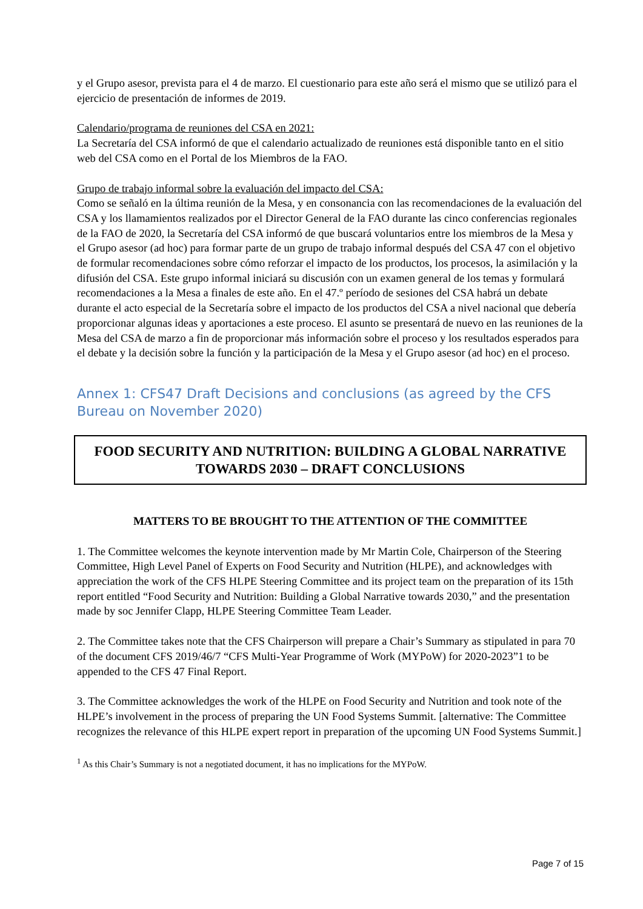y el Grupo asesor, prevista para el 4 de marzo. El cuestionario para este año será el mismo que se utilizó para el ejercicio de presentación de informes de 2019.
Calendario/programa de reuniones del CSA en 2021:
La Secretaría del CSA informó de que el calendario actualizado de reuniones está disponible tanto en el sitio web del CSA como en el Portal de los Miembros de la FAO.
Grupo de trabajo informal sobre la evaluación del impacto del CSA:
Como se señaló en la última reunión de la Mesa, y en consonancia con las recomendaciones de la evaluación del CSA y los llamamientos realizados por el Director General de la FAO durante las cinco conferencias regionales de la FAO de 2020, la Secretaría del CSA informó de que buscará voluntarios entre los miembros de la Mesa y el Grupo asesor (ad hoc) para formar parte de un grupo de trabajo informal después del CSA 47 con el objetivo de formular recomendaciones sobre cómo reforzar el impacto de los productos, los procesos, la asimilación y la difusión del CSA. Este grupo informal iniciará su discusión con un examen general de los temas y formulará recomendaciones a la Mesa a finales de este año. En el 47.º período de sesiones del CSA habrá un debate durante el acto especial de la Secretaría sobre el impacto de los productos del CSA a nivel nacional que debería proporcionar algunas ideas y aportaciones a este proceso. El asunto se presentará de nuevo en las reuniones de la Mesa del CSA de marzo a fin de proporcionar más información sobre el proceso y los resultados esperados para el debate y la decisión sobre la función y la participación de la Mesa y el Grupo asesor (ad hoc) en el proceso.
Annex 1: CFS47 Draft Decisions and conclusions (as agreed by the CFS Bureau on November 2020)
FOOD SECURITY AND NUTRITION: BUILDING A GLOBAL NARRATIVE TOWARDS 2030 – DRAFT CONCLUSIONS
MATTERS TO BE BROUGHT TO THE ATTENTION OF THE COMMITTEE
1. The Committee welcomes the keynote intervention made by Mr Martin Cole, Chairperson of the Steering Committee, High Level Panel of Experts on Food Security and Nutrition (HLPE), and acknowledges with appreciation the work of the CFS HLPE Steering Committee and its project team on the preparation of its 15th report entitled “Food Security and Nutrition: Building a Global Narrative towards 2030,” and the presentation made by soc Jennifer Clapp, HLPE Steering Committee Team Leader.
2. The Committee takes note that the CFS Chairperson will prepare a Chair’s Summary as stipulated in para 70 of the document CFS 2019/46/7 “CFS Multi-Year Programme of Work (MYPoW) for 2020-2023”1 to be appended to the CFS 47 Final Report.
3. The Committee acknowledges the work of the HLPE on Food Security and Nutrition and took note of the HLPE’s involvement in the process of preparing the UN Food Systems Summit. [alternative: The Committee recognizes the relevance of this HLPE expert report in preparation of the upcoming UN Food Systems Summit.]
<sup>1</sup> As this Chair’s Summary is not a negotiated document, it has no implications for the MYPoW.
Page 7 of 15